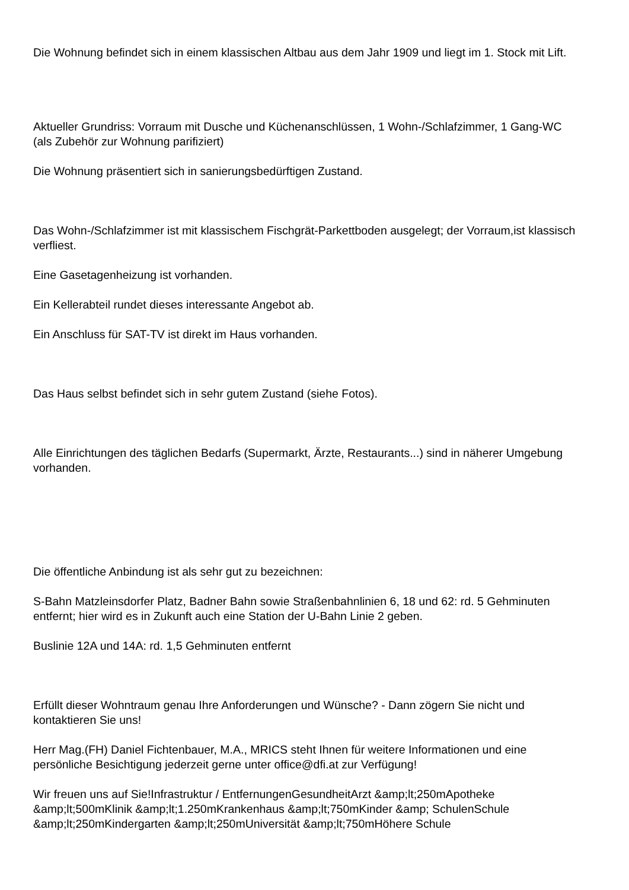Die Wohnung befindet sich in einem klassischen Altbau aus dem Jahr 1909 und liegt im 1. Stock mit Lift.
Aktueller Grundriss: Vorraum mit Dusche und Küchenanschlüssen, 1 Wohn-/Schlafzimmer, 1 Gang-WC (als Zubehör zur Wohnung parifiziert)
Die Wohnung präsentiert sich in sanierungsbedürftigen Zustand.
Das Wohn-/Schlafzimmer ist mit klassischem Fischgrät-Parkettboden ausgelegt; der Vorraum,ist klassisch verfliest.
Eine Gasetagenheizung ist vorhanden.
Ein Kellerabteil rundet dieses interessante Angebot ab.
Ein Anschluss für SAT-TV ist direkt im Haus vorhanden.
Das Haus selbst befindet sich in sehr gutem Zustand (siehe Fotos).
Alle Einrichtungen des täglichen Bedarfs (Supermarkt, Ärzte, Restaurants...) sind in näherer Umgebung vorhanden.
Die öffentliche Anbindung ist als sehr gut zu bezeichnen:
S-Bahn Matzleinsdorfer Platz, Badner Bahn sowie Straßenbahnlinien 6, 18 und 62: rd. 5 Gehminuten entfernt; hier wird es in Zukunft auch eine Station der U-Bahn Linie 2 geben.
Buslinie 12A und 14A: rd. 1,5 Gehminuten entfernt
Erfüllt dieser Wohntraum genau Ihre Anforderungen und Wünsche? - Dann zögern Sie nicht und kontaktieren Sie uns!
Herr Mag.(FH) Daniel Fichtenbauer, M.A., MRICS steht Ihnen für weitere Informationen und eine persönliche Besichtigung jederzeit gerne unter office@dfi.at zur Verfügung!
Wir freuen uns auf Sie!Infrastruktur / EntfernungenGesundheitArzt &amp;lt;250mApotheke &amp;lt;500mKlinik &amp;lt;1.250mKrankenhaus &amp;lt;750mKinder &amp; SchulenSchule &amp;lt;250mKindergarten &amp;lt;250mUniversität &amp;lt;750mHöhere Schule